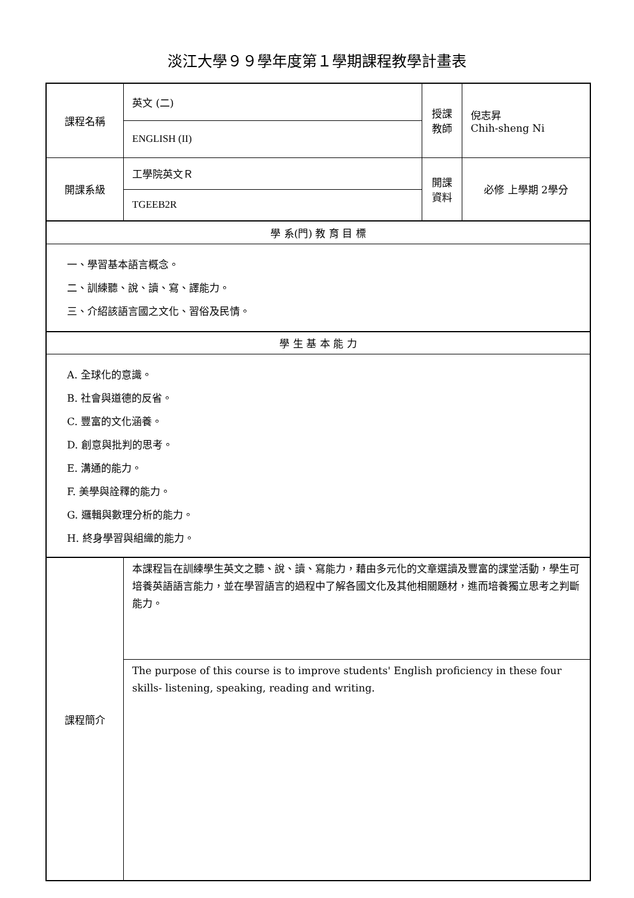淡江大學９９學年度第１學期課程教學計畫表
| 課程名稱 | 英文 (二) | 授課 教師 | 倪志昇 Chih-sheng Ni |
| | ENGLISH (II) | | |
| 開課系級 | 工學院英文Ｒ | 開課 資料 | 必修 上學期 2學分 |
| | TGEEB2R | | |
| 學 系(門) 教 育 目 標 | | | |
| 一、學習基本語言概念。 二、訓練聽、說、讀、寫、譯能力。 三、介紹該語言國之文化、習俗及民情。 | | | |
| 學 生 基 本 能 力 | | | |
| A. 全球化的意識。 B. 社會與道德的反省。 C. 豐富的文化涵養。 D. 創意與批判的思考。 E. 溝通的能力。 F. 美學與詮釋的能力。 G. 邏輯與數理分析的能力。 H. 終身學習與組織的能力。 | | | |
| 課程簡介 | 本課程旨在訓練學生英文之聽、說、讀、寫能力，藉由多元化的文章選讀及豐富的課堂活動，學生可培養英語語言能力，並在學習語言的過程中了解各國文化及其他相關題材，進而培養獨立思考之判斷能力。 | | |
| | The purpose of this course is to improve students' English proficiency in these four skills- listening, speaking, reading and writing. | | |